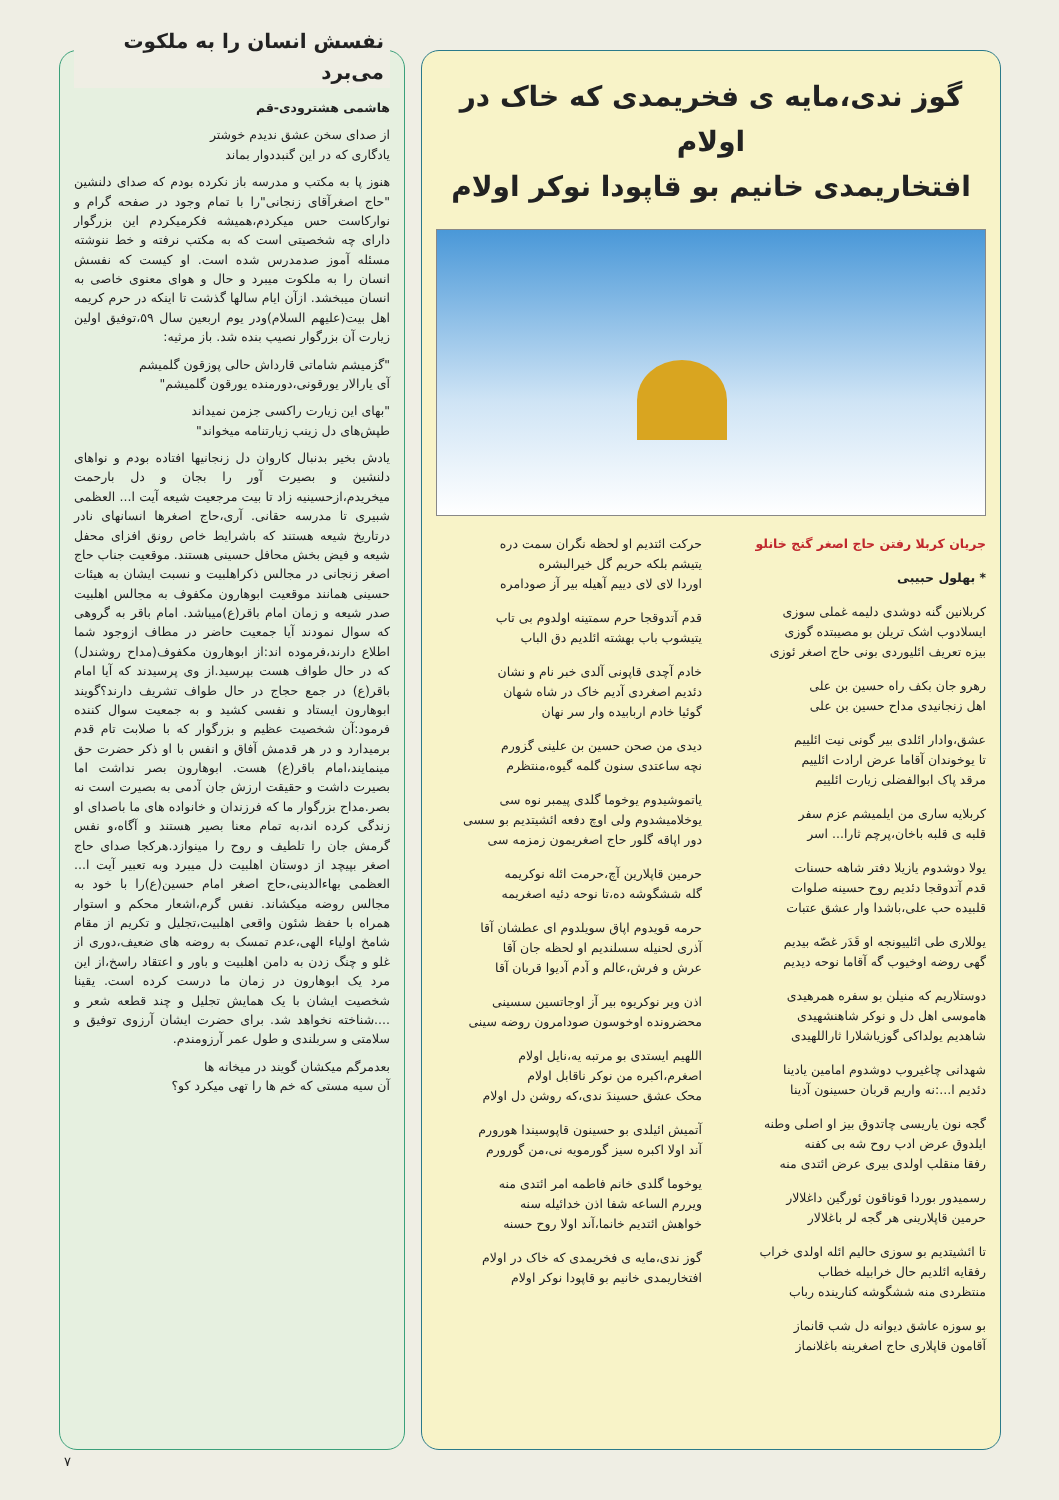گوز ندی،مایه ی فخریمدی که خاک در اولام
افتخاریمدی خانیم بو قاپودا نوکر اولام
جریان کربلا رفتن حاج اصغر گنج خانلو
* بهلول حبیبی
کربلانین گنه دوشدی دلیمه غملی سوزی
ایسلادوب اشک تریلن بو مصیبتده گوزی
بیزه تعریف ائلیوردی بونی حاج اصغر ئوزی
رهرو جان بکف راه حسین بن علی
اهل زنجانیدی مداح حسین بن علی
عشق،وادار ائلدی بیر گونی نیت ائلییم
تا یوخوندان آقاما عرض ارادت ائلییم
مرقد پاک ابوالفضلی زیارت ائلییم
کربلایه ساری من ایلمیشم عزم سفر
قلبه ی قلبه باخان،پرچم ثارا... اسر
یولا دوشدوم یازیلا دفتر شاهه حسنات
قدم آتدوقجا دئدیم روح حسینه صلوات
قلبیده حب علی،باشدا وار عشق عتبات
یوللاری طی ائلییونجه او قَدَر غصّه بیدیم
گهی روضه اوخیوب گه آقاما نوحه دیدیم
دوستلاریم که منیلن بو سفره همرهیدی
هاموسی اهل دل و نوکر شاهنشهیدی
شاهدیم یولداکی گوزیاشلارا ثاراللهیدی
شهدانی چاغیروب دوشدوم امامین یادینا
دئدیم ا...:نه واریم قربان حسینون آدینا
گجه نون یاریسی چاتدوق بیز او اصلی وطنه
ایلدوق عرض ادب روح شه بی کفنه
رفقا منقلب اولدی بیری عرض ائتدی منه
رسمیدور بوردا قوناقون ئورگین داغلالار
حرمین قاپلارینی هر گجه لر باغلالار
تا ائشیتدیم بو سوزی حالیم ائله اولدی خراب
رفقایه ائلدیم حال خرابیله خطاب
منتظردی منه ششگوشه کنارینده رباب
بو سوزه عاشق دیوانه دل شب قانماز
آقامون قاپلاری حاج اصغرینه باغلانماز
حرکت ائتدیم او لحظه نگران سمت دره
یتیشم بلکه حریم گل خیرالبشره
اوردا لای لای دییم آهیله بیر آز صودامره
قدم آتدوقجا حرم سمتینه اولدوم بی تاب
یتیشوب باب بهشته ائلدیم دق الباب
خادم آچدی قاپونی آلدی خبر نام و نشان
دئدیم اصغردی آدیم خاک در شاه شهان
گوئیا خادم اربابیده وار سر نهان
دیدی من صحن حسین بن علینی گزورم
نچه ساعتدی سنون گلمه گیوه،منتظرم
یاتموشیدوم یوخوما گلدی پیمبر نوه سی
یوخلامیشدوم ولی اوچ دفعه ائشیتدیم بو سسی
دور اپاقه گلور حاج اصغریمون زمزمه سی
حرمین قاپلارین آچ،حرمت ائله نوکریمه
گله ششگوشه ده،تا نوحه دئیه اصغریمه
حرمه قویدوم اپاق سویلدوم ای عطشان آقا
آذری لحنیله سسلندیم او لحظه جان آقا
عرش و فرش،عالم و آدم آدیوا قربان آقا
اذن ویر نوکریوه بیر آز اوجاتسین سسینی
محضروندە اوخوسون صودامرون روضه سینی
اللهیم ایستدی بو مرتبه یه،نایل اولام
اصغرم،اکبره من نوکر ناقابل اولام
محک عشق حسیندَ ندی،که روشن دل اولام
آتمیش ائیلدی بو حسینون قاپوسیندا هورورم
آند اولا اکبره سیز گورمویه نی،من گورورم
یوخوما گلدی خانم فاطمه امر ائتدی منه
ویررم الساعه شفا اذن خدائیله سنه
خواهش ائتدیم خانما،آند اولا روح حسنه
گوز ندی،مایه ی فخریمدی که خاک در اولام
افتخاریمدی خانیم بو قاپودا نوکر اولام
نفسش انسان را به ملکوت می‌برد
هاشمی هشترودی-قم
از صدای سخن عشق ندیدم خوشتر
یادگاری که در این گنبددوار بماند
هنوز پا به مکتب و مدرسه باز نکرده بودم که صدای دلنشین "حاج اصغرآقای زنجانی"را با تمام وجود در صفحه گرام و نوارکاست حس میکردم،همیشه فکرمیکردم این بزرگوار دارای چه شخصیتی است که به مکتب نرفته و خط ننوشته مسئله آموز صدمدرس شده است. او کیست که نفسش انسان را به ملکوت میبرد و حال و هوای معنوی خاصی به انسان میبخشد. ازآن ایام سالها گذشت تا اینکه در حرم کریمه اهل بیت(علیهم السلام)ودر یوم اربعین سال ۵۹،توفیق اولین زیارت آن بزرگوار نصیب بنده شد. باز مرثیه:
"گزمیشم شاماتی قارداش حالی پوزقون گلمیشم
آی یارالار یورقونی،دورمنده یورقون گلمیشم"
"بهای این زیارت راکسی جزمن نمیداند
طپش‌های دل زینب زیارتنامه میخواند"
یادش بخیر بدنبال کاروان دل زنجانیها افتاده بودم و نواهای دلنشین و بصیرت آور را بجان و دل بارحمت میخریدم،ازحسینیه زاد تا بیت مرجعیت شیعه آیت ا... العظمی شبیری تا مدرسه حقانی. آری،حاج اصغرها انسانهای نادر درتاریخ شیعه هستند که باشرایط خاص رونق افزای محفل شیعه و فیض بخش محافل حسینی هستند. موقعیت جناب حاج اصغر زنجانی در مجالس ذکراهلبیت و نسبت ایشان به هیئات حسینی همانند موقعیت ابوهارون مکفوف به مجالس اهلبیت صدر شیعه و زمان امام باقر(ع)میباشد. امام باقر به گروهی که سوال نمودند آیا جمعیت حاضر در مطاف ازوجود شما اطلاع دارند،فرموده اند:از ابوهارون مکفوف(مداح روشندل) که در حال طواف هست بپرسید.از وی پرسیدند که آیا امام باقر(ع) در جمع حجاج در حال طواف تشریف دارند؟گویند ابوهارون ایستاد و نفسی کشید و به جمعیت سوال کننده فرمود:آن شخصیت عظیم و بزرگوار که با صلابت تام قدم برمیدارد و در هر قدمش آفاق و انفس با او ذکر حضرت حق مینمایند،امام باقر(ع) هست. ابوهارون بصر نداشت اما بصیرت داشت و حقیقت ارزش جان آدمی به بصیرت است نه بصر.مداح بزرگوار ما که فرزندان و خانواده های ما باصدای او زندگی کرده اند،به تمام معنا بصیر هستند و آگاه،و نفس گرمش جان را تلطیف و روح را مینوازد.هرکجا صدای حاج اصغر بپیچد از دوستان اهلبیت دل میبرد وبه تعبیر آیت ا... العظمی بهاءالدینی،حاج اصغر امام حسین(ع)را با خود به مجالس روضه میکشاند. نفس گرم،اشعار محکم و استوار همراه با حفظ شئون واقعی اهلبیت،تجلیل و تکریم از مقام شامخ اولیاء الهی،عدم تمسک به روضه های ضعیف،دوری از غلو و چنگ زدن به دامن اهلبیت و باور و اعتقاد راسخ،از این مرد یک ابوهارون در زمان ما درست کرده است. یقینا شخصیت ایشان با یک همایش تجلیل و چند قطعه شعر و ....شناخته نخواهد شد. برای حضرت ایشان آرزوی توفیق و سلامتی و سربلندی و طول عمر آرزومندم.
بعدمرگم میکشان گویند در میخانه ها
آن سیه مستی که خم ها را تهی میکرد کو؟
۷